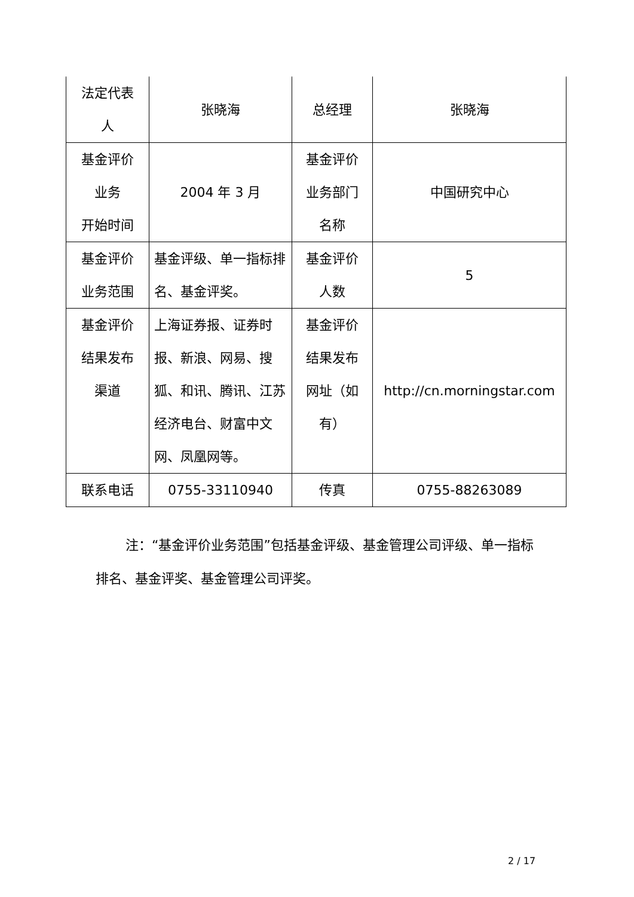| 法定代表 人 | 张晓海 | 总经理 | 张晓海 |
| 基金评价 业务 开始时间 | 2004 年 3 月 | 基金评价 业务部门 名称 | 中国研究中心 |
| 基金评价 业务范围 | 基金评级、单一指标排名、基金评奖。 | 基金评价 人数 | 5 |
| 基金评价 结果发布 渠道 | 上海证券报、证券时报、新浪、网易、搜狐、和讯、腾讯、江苏经济电台、财富中文网、凤凰网等。 | 基金评价 结果发布 网址（如 有） | http://cn.morningstar.com |
| 联系电话 | 0755-33110940 | 传真 | 0755-88263089 |
注：“基金评价业务范围”包括基金评级、基金管理公司评级、单一指标排名、基金评奖、基金管理公司评奖。
2 / 17